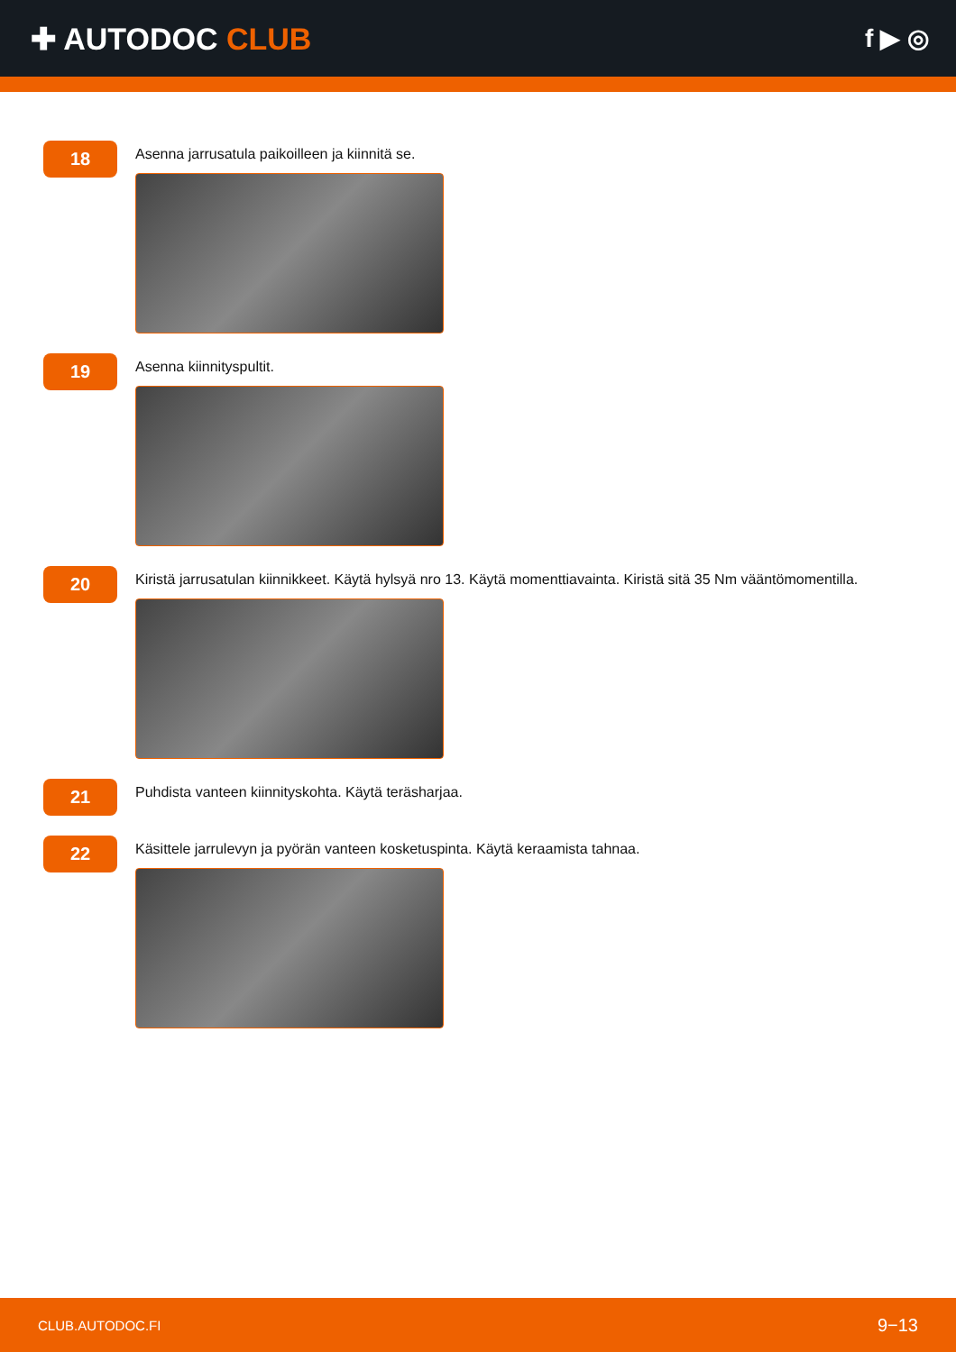✚ AUTODOC CLUB
f ▶ ◎
18
Asenna jarrusatula paikoilleen ja kiinnitä se.
19
Asenna kiinnityspultit.
20
Kiristä jarrusatulan kiinnikkeet. Käytä hylsyä nro 13. Käytä momenttiavainta. Kiristä sitä 35 Nm vääntömomentilla.
21
Puhdista vanteen kiinnityskohta. Käytä teräsharjaa.
22
Käsittele jarrulevyn ja pyörän vanteen kosketuspinta. Käytä keraamista tahnaa.
CLUB.AUTODOC.FI 9−13